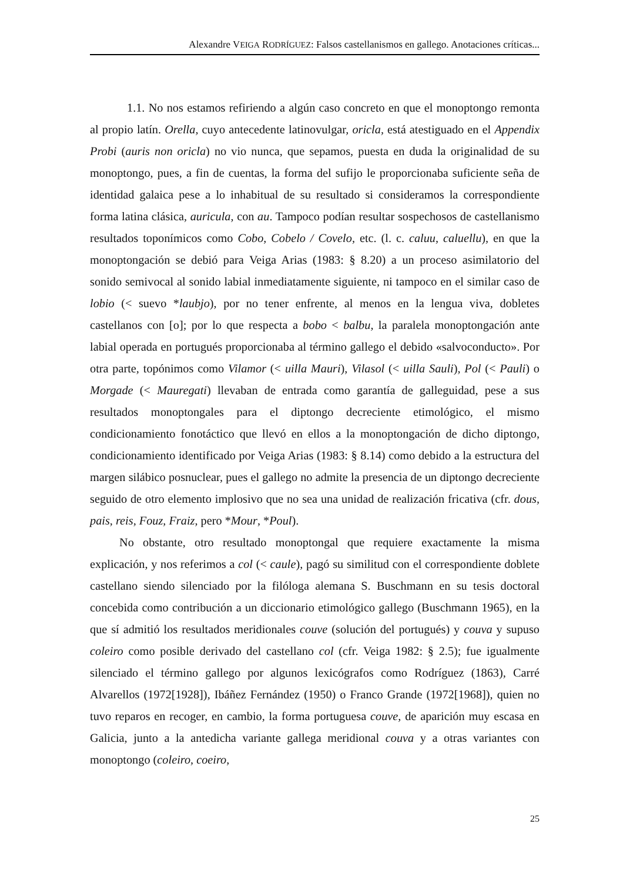Alexandre VEIGA RODRÍGUEZ: Falsos castellanismos en gallego. Anotaciones críticas...
1.1. No nos estamos refiriendo a algún caso concreto en que el monoptongo remonta al propio latín. Orella, cuyo antecedente latinovulgar, oricla, está atestiguado en el Appendix Probi (auris non oricla) no vio nunca, que sepamos, puesta en duda la originalidad de su monoptongo, pues, a fin de cuentas, la forma del sufijo le proporcionaba suficiente seña de identidad galaica pese a lo inhabitual de su resultado si consideramos la correspondiente forma latina clásica, auricula, con au. Tampoco podían resultar sospechosos de castellanismo resultados toponímicos como Cobo, Cobelo / Covelo, etc. (l. c. caluu, caluellu), en que la monoptongación se debió para Veiga Arias (1983: § 8.20) a un proceso asimilatorio del sonido semivocal al sonido labial inmediatamente siguiente, ni tampoco en el similar caso de lobio (< suevo *laubjo), por no tener enfrente, al menos en la lengua viva, dobletes castellanos con [o]; por lo que respecta a bobo < balbu, la paralela monoptongación ante labial operada en portugués proporcionaba al término gallego el debido «salvoconducto». Por otra parte, topónimos como Vilamor (< uilla Mauri), Vilasol (< uilla Sauli), Pol (< Pauli) o Morgade (< Mauregati) llevaban de entrada como garantía de galleguidad, pese a sus resultados monoptongales para el diptongo decreciente etimológico, el mismo condicionamiento fonotáctico que llevó en ellos a la monoptongación de dicho diptongo, condicionamiento identificado por Veiga Arias (1983: § 8.14) como debido a la estructura del margen silábico posnuclear, pues el gallego no admite la presencia de un diptongo decreciente seguido de otro elemento implosivo que no sea una unidad de realización fricativa (cfr. dous, pais, reis, Fouz, Fraiz, pero *Mour, *Poul).
No obstante, otro resultado monoptongal que requiere exactamente la misma explicación, y nos referimos a col (< caule), pagó su similitud con el correspondiente doblete castellano siendo silenciado por la filóloga alemana S. Buschmann en su tesis doctoral concebida como contribución a un diccionario etimológico gallego (Buschmann 1965), en la que sí admitió los resultados meridionales couve (solución del portugués) y couva y supuso coleiro como posible derivado del castellano col (cfr. Veiga 1982: § 2.5); fue igualmente silenciado el término gallego por algunos lexicógrafos como Rodríguez (1863), Carré Alvarellos (1972[1928]), Ibáñez Fernández (1950) o Franco Grande (1972[1968]), quien no tuvo reparos en recoger, en cambio, la forma portuguesa couve, de aparición muy escasa en Galicia, junto a la antedicha variante gallega meridional couva y a otras variantes con monoptongo (coleiro, coeiro,
25